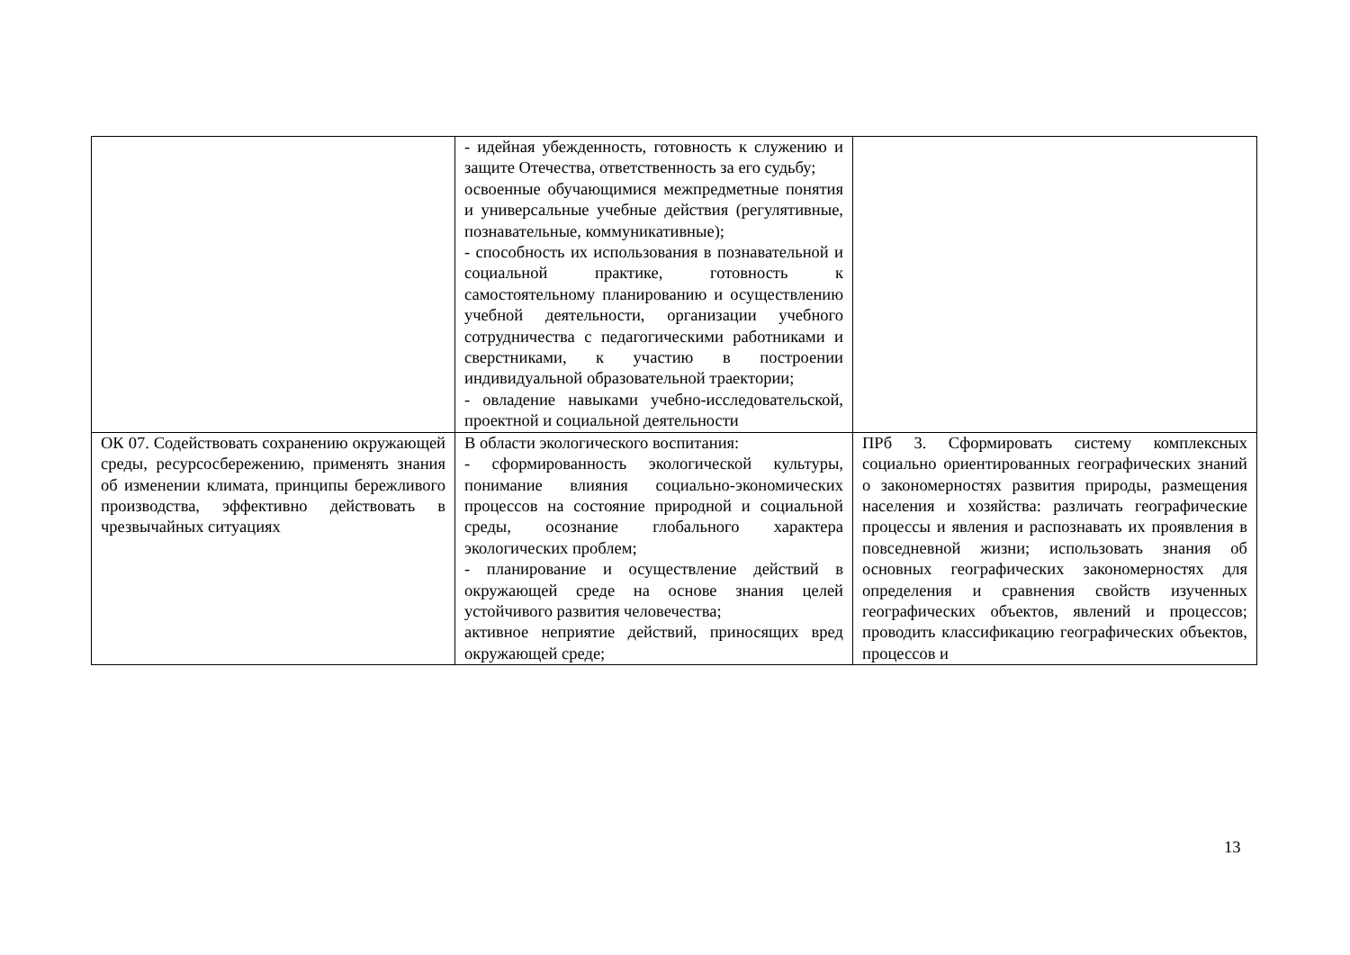| | - идейная убежденность, готовность к служению и защите Отечества, ответственность за его судьбу; освоенные обучающимися межпредметные понятия и универсальные учебные действия (регулятивные, познавательные, коммуникативные); - способность их использования в познавательной и социальной практике, готовность к самостоятельному планированию и осуществлению учебной деятельности, организации учебного сотрудничества с педагогическими работниками и сверстниками, к участию в построении индивидуальной образовательной траектории; - овладение навыками учебно-исследовательской, проектной и социальной деятельности | |
| ОК 07. Содействовать сохранению окружающей среды, ресурсосбережению, применять знания об изменении климата, принципы бережливого производства, эффективно действовать в чрезвычайных ситуациях | В области экологического воспитания: - сформированность экологической культуры, понимание влияния социально-экономических процессов на состояние природной и социальной среды, осознание глобального характера экологических проблем; - планирование и осуществление действий в окружающей среде на основе знания целей устойчивого развития человечества; активное неприятие действий, приносящих вред окружающей среде; | ПРб 3. Сформировать систему комплексных социально ориентированных географических знаний о закономерностях развития природы, размещения населения и хозяйства: различать географические процессы и явления и распознавать их проявления в повседневной жизни; использовать знания об основных географических закономерностях для определения и сравнения свойств изученных географических объектов, явлений и процессов; проводить классификацию географических объектов, процессов и |
13